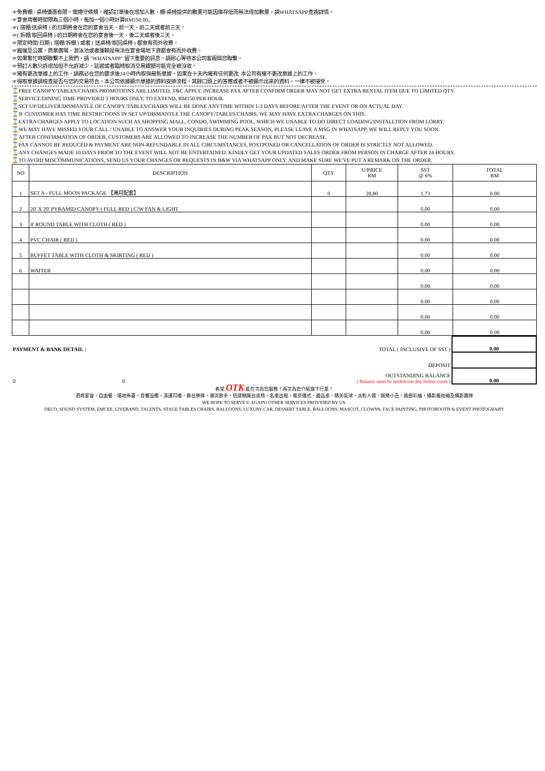☞免費棚 / 桌椅優惠有限，需遵守條規。確認訂單後在增加人數，棚/桌椅提供的數量可能因庫存低而無法增加數量，請WHATSAPP查詢詳情。
☞宴會用餐時間限為三個小時，每加一個小時計算RM150.00。
☞( 搭棚/送桌椅 ) 的日期將會在您的宴會当天、前一天、前二天或者前三天。
☞( 拆棚/取回桌椅 ) 的日期將會在您的宴會後一天、後二天或者後三天。
☞限定時間/日期 ( 搭棚/拆棚 ) 或者 ( 送桌椅/取回桌椅 ) 都會有而外收費。
☞搬運至公寓、商業廣場、游泳池或者運輸是無法在宴會場地下貨都會有而外收費。
☞如果繁忙時期聯繫不上我們，請 "WHATSAPP" 留下重要的訊息。請耐心等待本公司客服與您聯繫。
☞預訂人數只許增加但不允許減少，延遲或者臨時取消交易銀額可能完全被沒收。
☞擁有更改單據上的工作，請務必在您的要求後24小時內取得最新單據。如果在十天內擁有任何更改, 本公司有權不更改單據上的工作。
☞得取單據請檢查是否与您的交易符合，本公司依據顯示單據的資料安排流程，其餘口頭上的答應或者不被顯示出來的資料，一律不被接受。
⌛FREE CANOPY/TABLES/CHAIRS PROMOTIONS ARE LIMITED, T&C APPLY. INCREASE PAX AFTER CONFIRM ORDER MAY NOT GET EXTRA RENTAL ITEM DUE TO LIMITED QTY.
⌛SERVICE/DINING TIME PROVIDED 3 HOURS ONLY, TO EXTEND, RM150 PER HOUR.
⌛SET UP/DELIVER/DISMANTLE OF CANOPY/TABLES/CHAIRS WILL BE DONE ANYTIME WITHIN 1-3 DAYS BEFORE/AFTER THE EVENT OR ON ACTUAL DAY.
⌛IF CUSTOMER HAS TIME RESTRICTIONS IN SET UP/DISMANTLE THE CANOPY/TABLES/CHAIRS, WE MAY HAVE EXTRA CHARGES ON THIS.
⌛EXTRA CHARGES APPLY TO LOCATION SUCH AS SHOPPING MALL, CONDO, SWIMMING POOL, WHICH WE UNABLE TO DO DIRECT LOADING/INSTALLTION FROM LORRY.
⌛WE MAY HAVE MISSED YOUR CALL / UNABLE TO ANSWER YOUR INQUIRIES DURING PEAK SEASON, PLEASE LEAVE A MSG IN WHATSAPP, WE WILL REPLY YOU SOON.
⌛AFTER CONFIRMATION OF ORDER, CUSTOMERS ARE ALLOWED TO INCREASE THE NUMBER OF PAX BUT NOT DECREASE.
⌛PAX CANNOT BE REDUCED & PAYMENT ARE NON-REFUNDABLE IN ALL CIRCUMSTANCES, POSTPONED OR CANCELLATION OF ORDER IS STRICTLY NOT ALLOWED.
⌛ANY CHANGES MADE 10 DAYS PRIOR TO THE EVENT WILL NOT BE ENTERTAINED. KINDLY GET YOUR UPDATED SALES ORDER FROM PERSON IN CHARGE AFTER 24 HOURS.
⌛TO AVOID MISCOMMUNICATIONS, SEND US YOUR CHANGES OR REQUESTS IN B&W VIA WHATSAPP ONLY. AND MAKE SURE WE'VE PUT A REMARK ON THE ORDER.
| NO | DESCRIPTION | QTY | U/PRICE RM | SST @ 6% | TOTAL RM |
| --- | --- | --- | --- | --- | --- |
| 1 | SET A - FULL MOON PACKAGE 【满月配套】 | 0 | 28.80 | 1.73 | 0.00 |
| 2 | 20' X 20' PYRAMID CANOPY ( FULL RED ) C/W FAN & LIGHT | | | 0.00 | 0.00 |
| 3 | 4' ROUND TABLE WITH CLOTH ( RED ) | | | 0.00 | 0.00 |
| 4 | PVC CHAIR ( RED ) | | | 0.00 | 0.00 |
| 5 | BUFFET TABLE WITH CLOTH & SKIRTING ( RED ) | | | 0.00 | 0.00 |
| 6 | WAITER | | | 0.00 | 0.00 |
| | | | | 0.00 | 0.00 |
| | | | | 0.00 | 0.00 |
| | | | | 0.00 | 0.00 |
| | | | | 0.00 | 0.00 |
| PAYMENT & BANK DETAIL : | TOTAL ( INCLUSIVE OF SST ) | 0.00 |
| | DEPOSIT | |
| 0 0 | OUTSTANDING BALANCE ( Balance must be settled one day before event ) | 0.00 |
希望 OTK 能在次為您服務！再次為您介紹旗下行業！
酒席宴會，自由餐，場地佈置，音響設備，演講司儀，舞台樂隊，潮流歌手，搭建棚舞台桌椅，名車出租，敬茶儀式，甜品桌，精美氣球，派對人偶，娛樂小丑，臉部彩繪，攝影魔術箱及攝影團隊
WE HOPE TO SERVE U AGAIN! OTHER SERVICES PROVIDED BY US:
DECO, SOUND SYSTEM, EMCEE, LIVEBAND, TALENTS, STAGE TABLES CHAIRS, BALLOONS, LUXURY CAR, DESSERT TABLE, BALLOONS, MASCOT, CLOWNS, FACE PAINTING, PHOTOBOOTH & EVENT PHOTOGRAHY